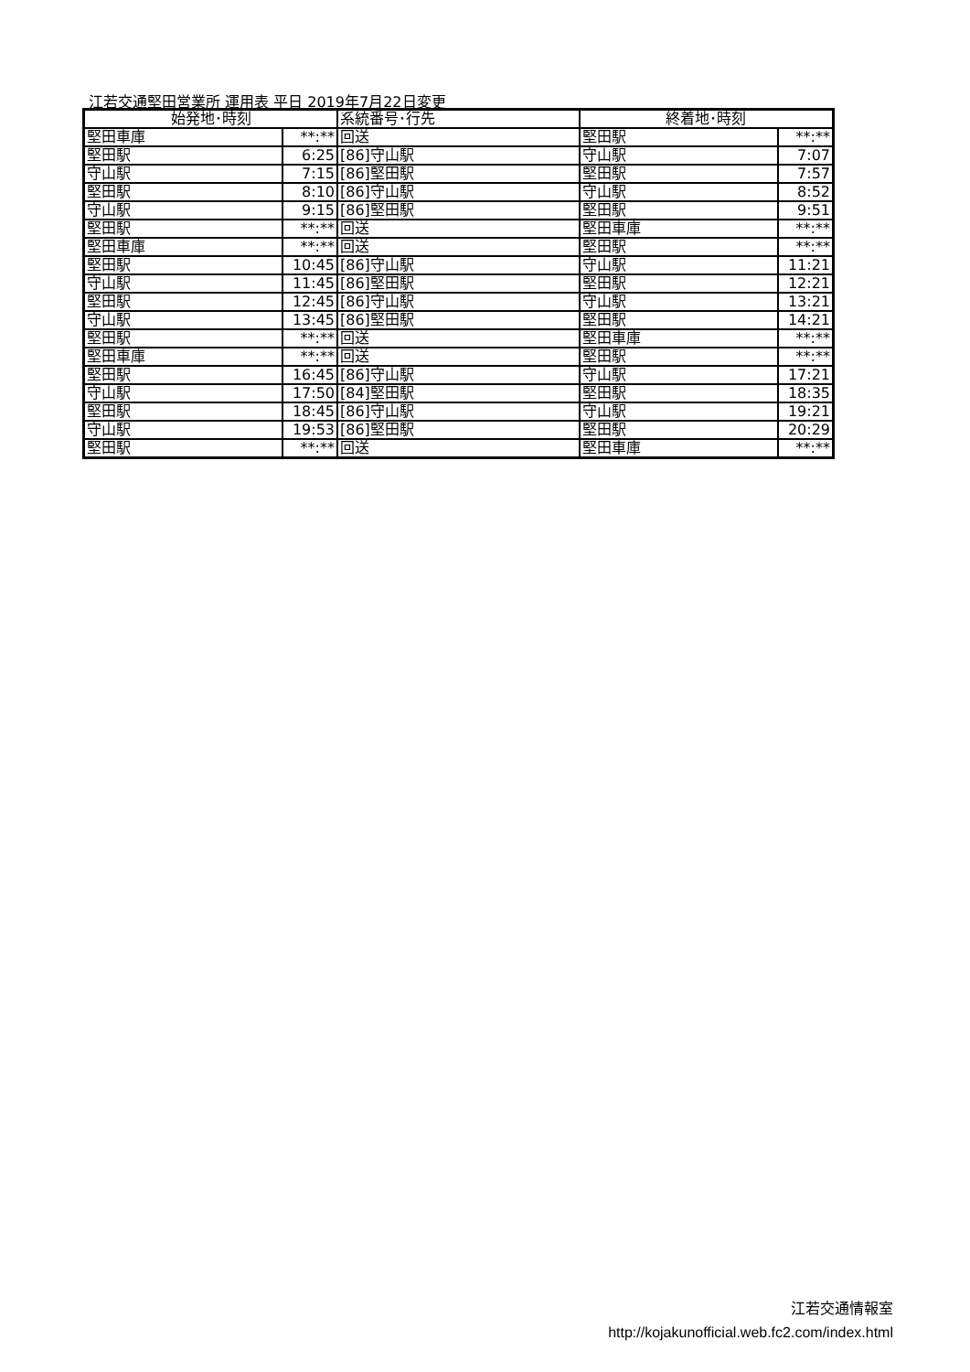江若交通堅田営業所 運用表 平日 2019年7月22日変更
| 始発地･時刻 | | 系統番号･行先 | 終着地･時刻 | |
| --- | --- | --- | --- | --- |
| 堅田車庫 | **:** | 回送 | 堅田駅 | **:** |
| 堅田駅 | 6:25 | [86]守山駅 | 守山駅 | 7:07 |
| 守山駅 | 7:15 | [86]堅田駅 | 堅田駅 | 7:57 |
| 堅田駅 | 8:10 | [86]守山駅 | 守山駅 | 8:52 |
| 守山駅 | 9:15 | [86]堅田駅 | 堅田駅 | 9:51 |
| 堅田駅 | **:** | 回送 | 堅田車庫 | **:** |
| 堅田車庫 | **:** | 回送 | 堅田駅 | **:** |
| 堅田駅 | 10:45 | [86]守山駅 | 守山駅 | 11:21 |
| 守山駅 | 11:45 | [86]堅田駅 | 堅田駅 | 12:21 |
| 堅田駅 | 12:45 | [86]守山駅 | 守山駅 | 13:21 |
| 守山駅 | 13:45 | [86]堅田駅 | 堅田駅 | 14:21 |
| 堅田駅 | **:** | 回送 | 堅田車庫 | **:** |
| 堅田車庫 | **:** | 回送 | 堅田駅 | **:** |
| 堅田駅 | 16:45 | [86]守山駅 | 守山駅 | 17:21 |
| 守山駅 | 17:50 | [84]堅田駅 | 堅田駅 | 18:35 |
| 堅田駅 | 18:45 | [86]守山駅 | 守山駅 | 19:21 |
| 守山駅 | 19:53 | [86]堅田駅 | 堅田駅 | 20:29 |
| 堅田駅 | **:** | 回送 | 堅田車庫 | **:** |
江若交通情報室
http://kojakunofficial.web.fc2.com/index.html